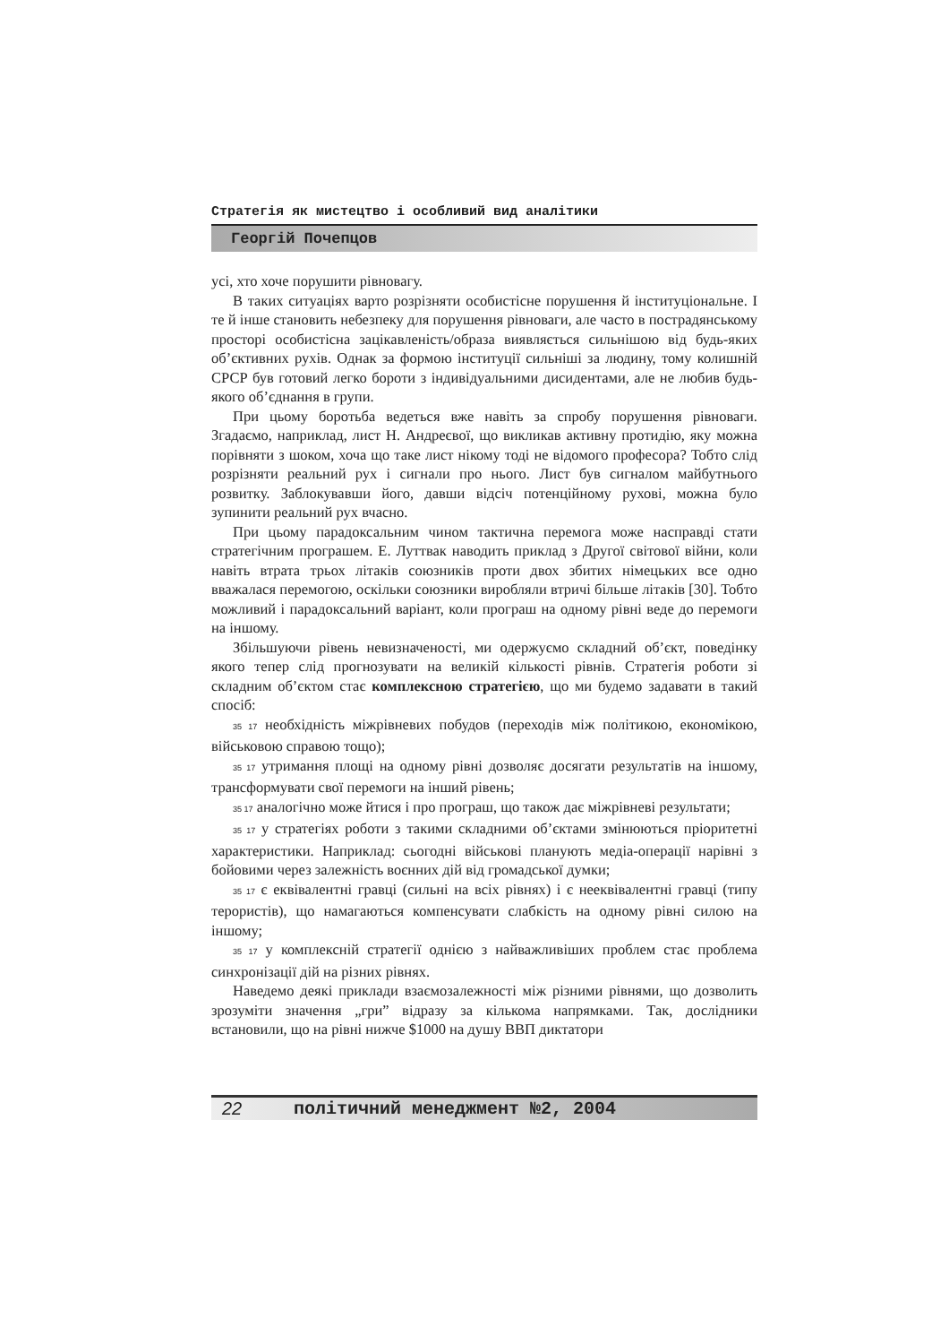Стратегія як мистецтво і особливий вид аналітики
Георгій Почепцов
усі, хто хоче порушити рівновагу.
В таких ситуаціях варто розрізняти особистісне порушення й інституціональне. І те й інше становить небезпеку для порушення рівноваги, але часто в пострадянському просторі особистісна зацікавленість/образа виявляється сильнішою від будь-яких об’єктивних рухів. Однак за формою інституції сильніші за людину, тому колишній СРСР був готовий легко бороти з індивідуальними дисидентами, але не любив будь-якого об’єднання в групи.
При цьому боротьба ведеться вже навіть за спробу порушення рівноваги. Згадаємо, наприклад, лист Н. Андреєвої, що викликав активну протидію, яку можна порівняти з шоком, хоча що таке лист нікому тоді не відомого професора? Тобто слід розрізняти реальний рух і сигнали про нього. Лист був сигналом майбутнього розвитку. Заблокувавши його, давши відсіч потенційному рухові, можна було зупинити реальний рух вчасно.
При цьому парадоксальним чином тактична перемога може насправді стати стратегічним програшем. Е. Луттвак наводить приклад з Другої світової війни, коли навіть втрата трьох літаків союзників проти двох збитих німецьких все одно вважалася перемогою, оскільки союзники виробляли втричі більше літаків [30]. Тобто можливий і парадоксальний варіант, коли програш на одному рівні веде до перемоги на іншому.
Збільшуючи рівень невизначеності, ми одержуємо складний об’єкт, поведінку якого тепер слід прогнозувати на великій кількості рівнів. Стратегія роботи зі складним об’єктом стає комплексною стратегією, що ми будемо задавати в такий спосіб:
35 17 необхідність міжрівневих побудов (переходів між політикою, економікою, військовою справою тощо);
35 17 утримання площі на одному рівні дозволяє досягати результатів на іншому, трансформувати свої перемоги на інший рівень;
35 17 аналогічно може йтися і про програш, що також дає міжрівневі результати;
35 17 у стратегіях роботи з такими складними об’єктами змінюються пріоритетні характеристики. Наприклад: сьогодні військові планують медіа-операції нарівні з бойовими через залежність воєнних дій від громадської думки;
35 17 є еквівалентні гравці (сильні на всіх рівнях) і є нееквівалентні гравці (типу терористів), що намагаються компенсувати слабкість на одному рівні силою на іншому;
35 17 у комплексній стратегії однією з найважливіших проблем стає проблема синхронізації дій на різних рівнях.
Наведемо деякі приклади взаємозалежності між різними рівнями, що дозволить зрозуміти значення „гри” відразу за кількома напрямками. Так, дослідники встановили, що на рівні нижче $1000 на душу ВВП диктатори
22 політичний менеджмент №2, 2004